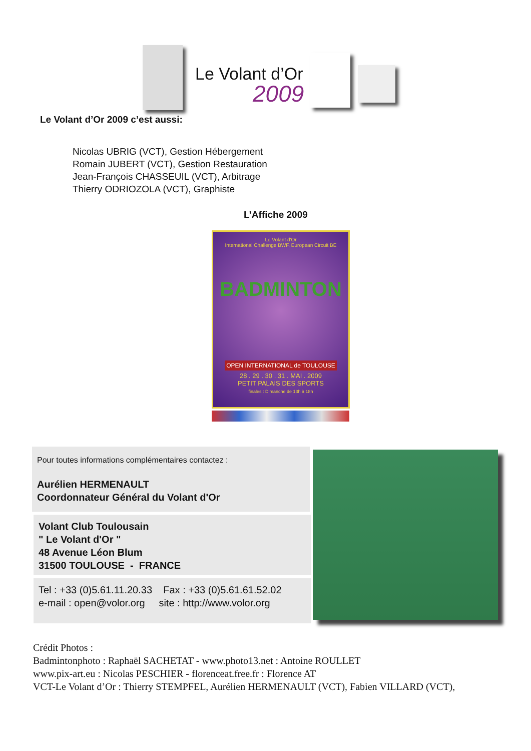Le Volant d’Or
2009
Le Volant d’Or 2009 c’est aussi:
Nicolas UBRIG (VCT), Gestion Hébergement
Romain JUBERT (VCT), Gestion Restauration
Jean-François CHASSEUIL (VCT), Arbitrage
Thierry ODRIOZOLA (VCT), Graphiste
L’Affiche 2009
Le Volant d'Or
International Challenge BWF, European Circuit BE
BADMINTON
OPEN INTERNATIONAL de TOULOUSE
28 . 29 . 30 . 31 . MAI . 2009
PETIT PALAIS DES SPORTS
finales : Dimanche de 13h à 18h
Pour toutes informations complémentaires contactez :
Aurélien HERMENAULT
Coordonnateur Général du Volant d'Or
Volant Club Toulousain
" Le Volant d'Or "
48 Avenue Léon Blum
31500 TOULOUSE - FRANCE
Tel : +33 (0)5.61.11.20.33 Fax : +33 (0)5.61.61.52.02
e-mail : open@volor.org site : http://www.volor.org
Crédit Photos :
Badmintonphoto : Raphaël SACHETAT - www.photo13.net : Antoine ROULLET
www.pix-art.eu : Nicolas PESCHIER - florenceat.free.fr : Florence AT
VCT-Le Volant d’Or : Thierry STEMPFEL, Aurélien HERMENAULT (VCT), Fabien VILLARD (VCT),